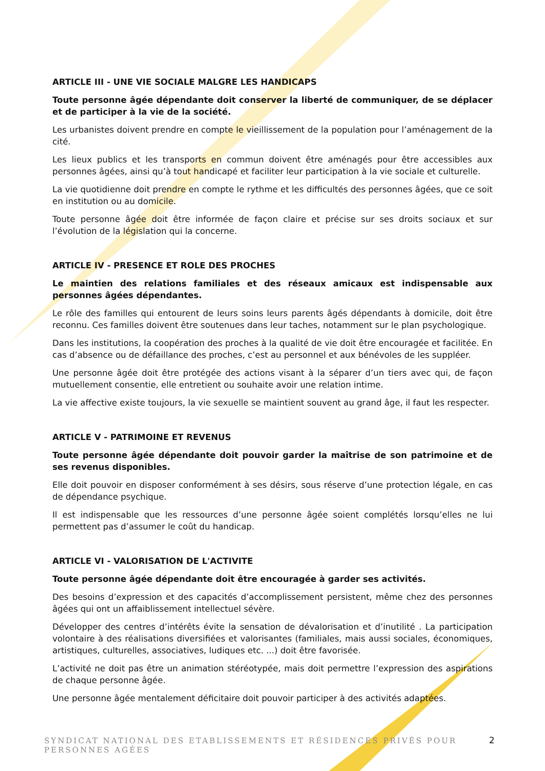ARTICLE III - UNE VIE SOCIALE MALGRE LES HANDICAPS
Toute personne âgée dépendante doit conserver la liberté de communiquer, de se déplacer et de participer à la vie de la société.
Les urbanistes doivent prendre en compte le vieillissement de la population pour l’aménagement de la cité.
Les lieux publics et les transports en commun doivent être aménagés pour être accessibles aux personnes âgées, ainsi qu’à tout handicapé et faciliter leur participation à la vie sociale et culturelle.
La vie quotidienne doit prendre en compte le rythme et les difficultés des personnes âgées, que ce soit en institution ou au domicile.
Toute personne âgée doit être informée de façon claire et précise sur ses droits sociaux et sur l’évolution de la législation qui la concerne.
ARTICLE IV - PRESENCE ET ROLE DES PROCHES
Le maintien des relations familiales et des réseaux amicaux est indispensable aux personnes âgées dépendantes.
Le rôle des familles qui entourent de leurs soins leurs parents âgés dépendants à domicile, doit être reconnu. Ces familles doivent être soutenues dans leur taches, notamment sur le plan psychologique.
Dans les institutions, la coopération des proches à la qualité de vie doit être encouragée et facilitée. En cas d’absence ou de défaillance des proches, c’est au personnel et aux bénévoles de les suppléer.
Une personne âgée doit être protégée des actions visant à la séparer d’un tiers avec qui, de façon mutuellement consentie, elle entretient ou souhaite avoir une relation intime.
La vie affective existe toujours, la vie sexuelle se maintient souvent au grand âge, il faut les respecter.
ARTICLE V - PATRIMOINE ET REVENUS
Toute personne âgée dépendante doit pouvoir garder la maîtrise de son patrimoine et de ses revenus disponibles.
Elle doit pouvoir en disposer conformément à ses désirs, sous réserve d’une protection légale, en cas de dépendance psychique.
Il est indispensable que les ressources d’une personne âgée soient complétés lorsqu’elles ne lui permettent pas d’assumer le coût du handicap.
ARTICLE VI - VALORISATION DE L'ACTIVITE
Toute personne âgée dépendante doit être encouragée à garder ses activités.
Des besoins d’expression et des capacités d’accomplissement persistent, même chez des personnes âgées qui ont un affaiblissement intellectuel sévère.
Développer des centres d’intérêts évite la sensation de dévalorisation et d’inutilité . La participation volontaire à des réalisations diversifiées et valorisantes (familiales, mais aussi sociales, économiques, artistiques, culturelles, associatives, ludiques etc. ...) doit être favorisée.
L’activité ne doit pas être un animation stéréotypée, mais doit permettre l’expression des aspirations de chaque personne âgée.
Une personne âgée mentalement déficitaire doit pouvoir participer à des activités adaptées.
SYNDICAT NATIONAL DES ETABLISSEMENTS ET RÉSIDENCES PRIVÉS POUR PERSONNES AGÉES
2